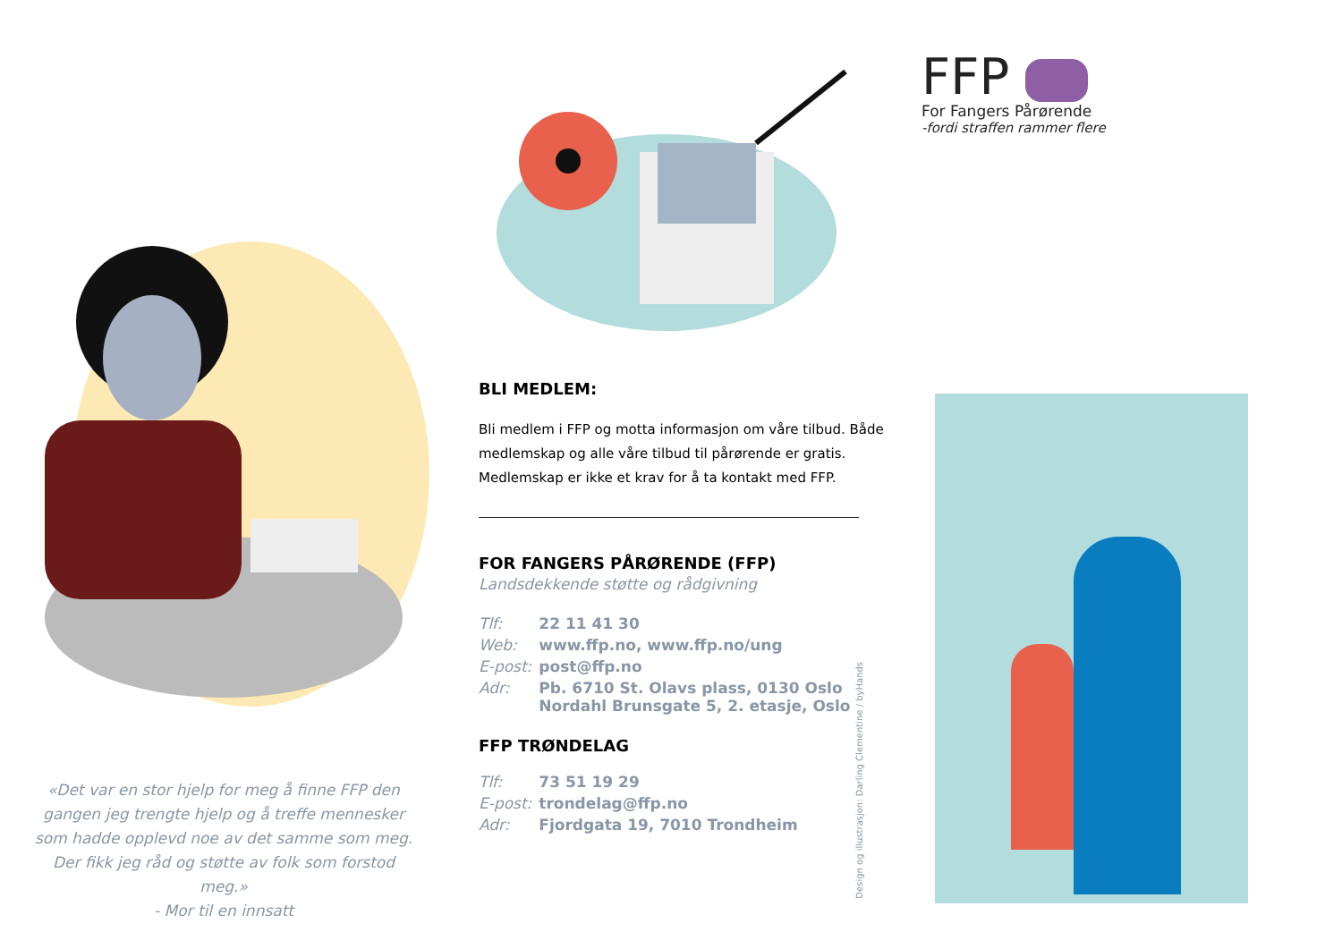«Det var en stor hjelp for meg å finne FFP den gangen jeg trengte hjelp og å treffe mennesker som hadde opplevd noe av det samme som meg. Der fikk jeg råd og støtte av folk som forstod meg.»
- Mor til en innsatt
BLI MEDLEM:
Bli medlem i FFP og motta informasjon om våre tilbud. Både medlemskap og alle våre tilbud til pårørende er gratis. Medlemskap er ikke et krav for å ta kontakt med FFP.
FOR FANGERS PÅRØRENDE (FFP)
Landsdekkende støtte og rådgivning
| Tlf: | 22 11 41 30 |
| Web: | www.ffp.no, www.ffp.no/ung |
| E-post: | post@ffp.no |
| Adr: | Pb. 6710 St. Olavs plass, 0130 Oslo Nordahl Brunsgate 5, 2. etasje, Oslo |
FFP TRØNDELAG
| Tlf: | 73 51 19 29 |
| E-post: | trondelag@ffp.no |
| Adr: | Fjordgata 19, 7010 Trondheim |
FFP
For Fangers Pårørende
-fordi straffen rammer flere
Design og illustrasjon: Darling Clementine / byHands